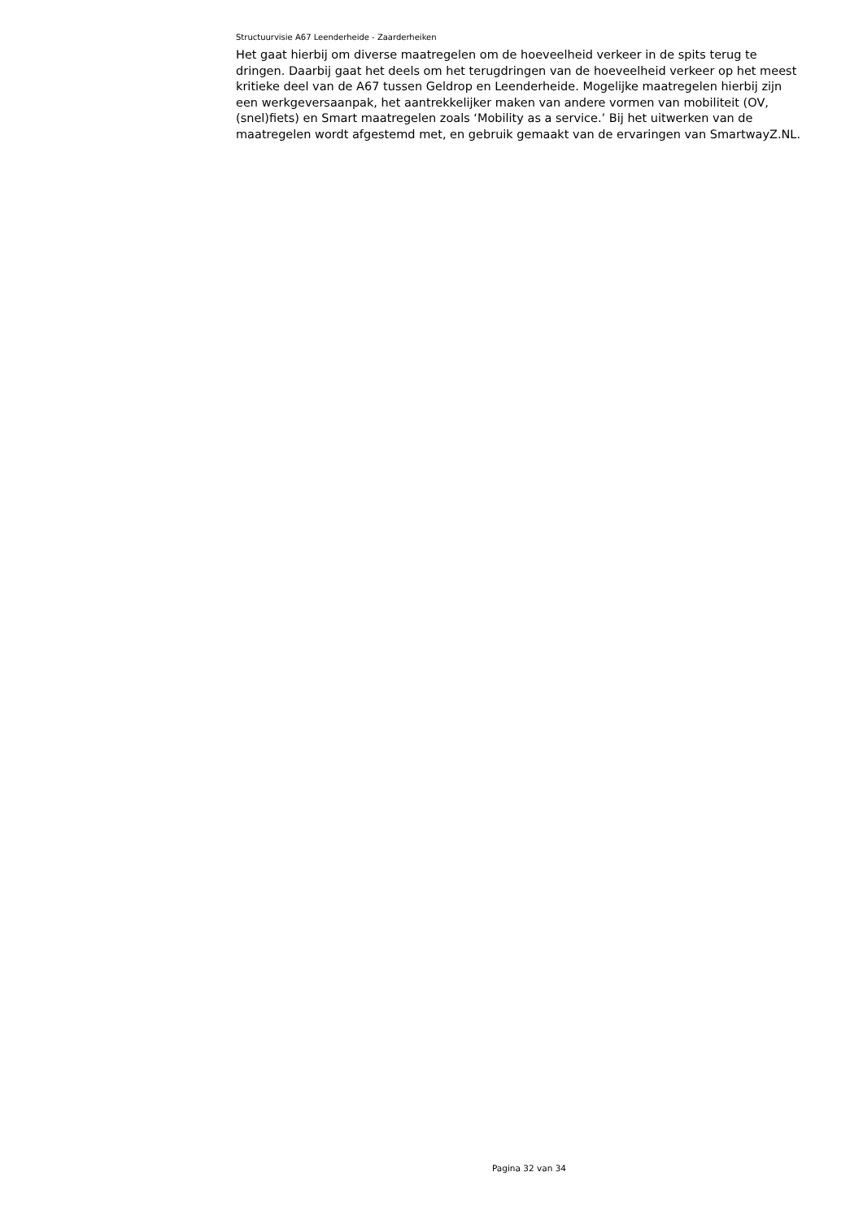Structuurvisie A67 Leenderheide - Zaarderheiken
Het gaat hierbij om diverse maatregelen om de hoeveelheid verkeer in de spits terug te dringen. Daarbij gaat het deels om het terugdringen van de hoeveelheid verkeer op het meest kritieke deel van de A67 tussen Geldrop en Leenderheide. Mogelijke maatregelen hierbij zijn een werkgeversaanpak, het aantrekkelijker maken van andere vormen van mobiliteit (OV, (snel)fiets) en Smart maatregelen zoals ‘Mobility as a service.’ Bij het uitwerken van de maatregelen wordt afgestemd met, en gebruik gemaakt van de ervaringen van SmartwayZ.NL.
Pagina 32 van 34